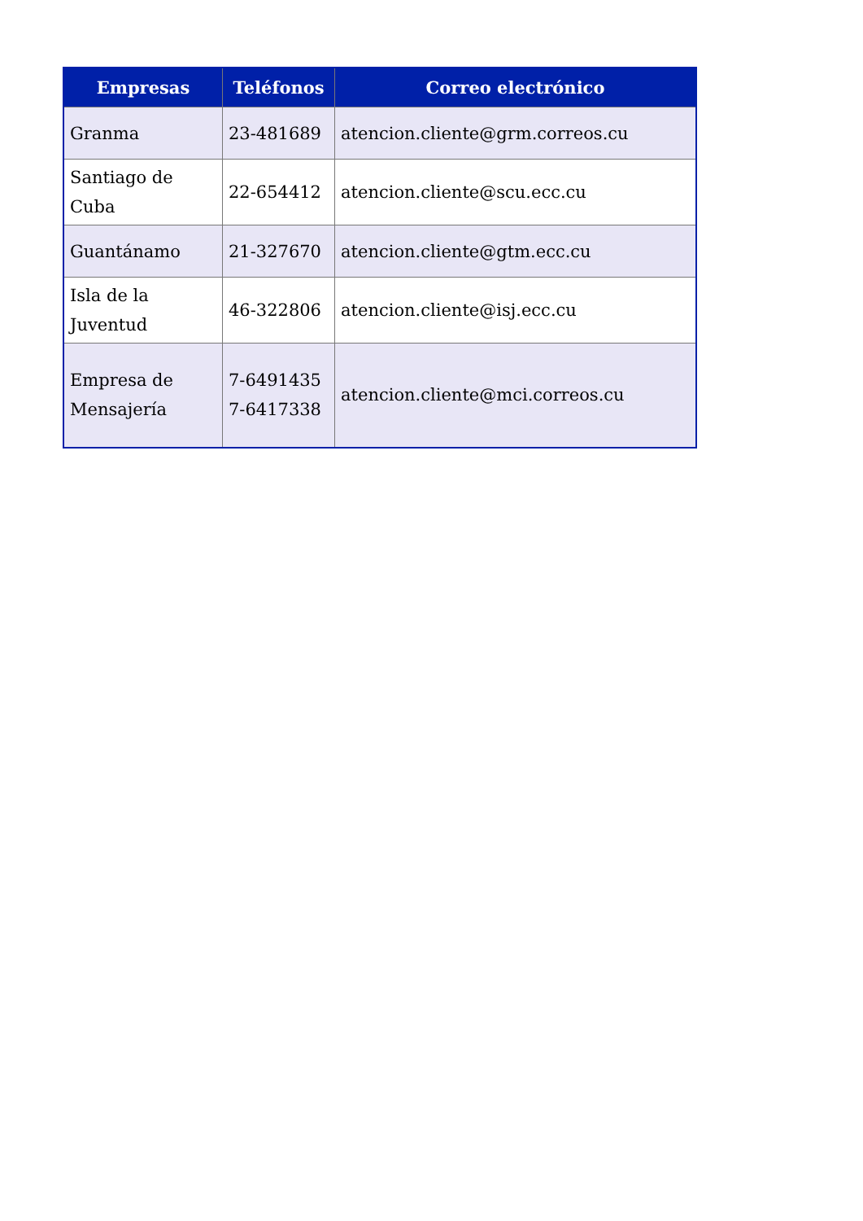| Empresas | Teléfonos | Correo electrónico |
| --- | --- | --- |
| Granma | 23-481689 | atencion.cliente@grm.correos.cu |
| Santiago de Cuba | 22-654412 | atencion.cliente@scu.ecc.cu |
| Guantánamo | 21-327670 | atencion.cliente@gtm.ecc.cu |
| Isla de la Juventud | 46-322806 | atencion.cliente@isj.ecc.cu |
| Empresa de Mensajería | 7-6491435 7-6417338 | atencion.cliente@mci.correos.cu |